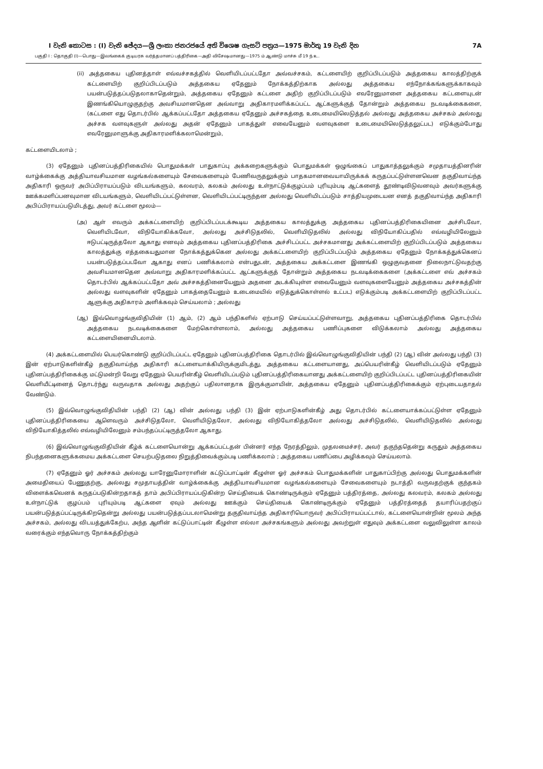I වැනි කොටස : (I) වැනි ඡේදය—ශ්‍රී ලංකා ජනරජයේ අති විශෙෂ ගැසට් පත්‍රය—1975 මාර්තු 19 වැනි දින 7A
பகுதி I : தொகுதி (I)—பொது—இலங்கைக் குடியரசு வர்த்தமானப் பத்திரிகை—அதி விசேஷமானது—1975 ம் ஆண்டு மாச்சு மீ 19 ந் உ.
(ii) அத்தகைய புதினத்தாள் எவ்வச்சகத்தில் வெளியிடப்பட்டதோ அவ்வச்சகம், கட்டளையிற் குறிப்பிடப்படும் அத்தகைய காலத்திற்குக் கட்டளையிற் குறிப்பிடப்படும் அத்தகைய ஏதேனும் நோக்கத்திற்காக அல்லது அத்தகைய எந்நோக்கங்களுக்காகவும் பயன்படுத்தப்படுதலாகாதென்றும், அத்தகைய ஏதேனும் கட்டளை அதிற் குறிப்பிடப்படும் எவரேனுமாளை அத்தகைய கட்டளையுடன் இணங்கியொழுகுதற்கு அவசியமானதென அவ்வாறு அதிகாரமளிக்கப்பட்ட ஆட்களுக்குத் தோன்றும் அத்தகைய நடவடிக்கைகளை, (கட்டளை எது தொடர்பில் ஆக்கப்பட்டதோ அத்தகைய ஏதேனும் அச்சகத்தை உடைமையிலெடுத்தல் அல்லது அத்தகைய அச்சகம் அல்லது அச்சக வளவுகளுள் அல்லது அதன் ஏதேனும் பாகத்துள் எவையேனும் வளவுகளை உடைமையிலெடுத்தலுட்பட) எடுக்கும்போது எவரேனுமாளுக்கு அதிகாரமளிக்கலாமென்றும்,
கட்டளையிடலாம் ;
(3) ஏதேனும் புதினப்பத்திரிகையில் பொதுமக்கள் பாதுகாப்பு அக்கறைகளுக்கும் பொதுமக்கள் ஒழுங்கைப் பாதுகாத்தலுக்கும் சமுதாயத்தினரின் வாழ்க்கைக்கு அத்தியாவசியமான வழங்கல்களையும் சேவைகளையும் பேணிவருதலுக்கும் பாதகமானவையாயிருக்கக் கருதப்பட்டுள்ளனவென தகுதிவாய்ந்த அதிகாரி ஒருவர் அபிப்பிராயப்படும் விடயங்களும், கலவரம், கலகம் அல்லது உள்நாட்டுக்குழப்பம் புரியும்படி ஆட்களைத் தூண்டிவிடுவனவும் அவர்களுக்கு ஊக்கமளிப்பனவுமான விடயங்களும், வெளியிடப்பட்டுள்ளன, வெளியிடப்பட்டிருந்தன அல்லது வெளியிடப்படும் சாத்தியமுடையன எனத் தகுதிவாய்ந்த அதிகாரி அபிப்பிராயப்படுமிடத்து, அவர் கட்டளை மூலம்—
(அ) ஆள் எவரும் அக்கட்டளையிற் குறிப்பிடப்படக்கூடிய அத்தகைய காலத்துக்கு அத்தகைய புதினப்பத்திரிகையினை அச்சிடவோ, வெளியிடவோ, விநியோகிக்கவோ, அல்லது அச்சிடுதலில், வெளியிடுதலில் அல்லது விநியோகிப்பதில் எவ்வழியிலேனும் ஈடுபட்டிருத்தலோ ஆகாது எனவும் அத்தகைய புதினப்பத்திரிகை அச்சிடப்பட்ட அச்சகமானது அக்கட்டளையிற் குறிப்பிடப்படும் அத்தகைய காலத்துக்கு எத்தகையதுமான நோக்கத்துக்கென அல்லது அக்கட்டளையிற் குறிப்பிடப்படும் அத்தகைய ஏதேனும் நோக்கத்துக்கெனப் பயன்படுத்தப்படவோ ஆகாது எனப் பணிக்கலாம் என்பதுடன், அத்தகைய அக்கட்டளை இணங்கி ஒழுகுவதனை நிலைநாட்டுவதற்கு அவசியமானதென அவ்வாறு அதிகாரமளிக்கப்பட்ட ஆட்களுக்குத் தோன்றும் அத்தகைய நடவடிக்கைகளை (அக்கட்டளை எவ் அச்சகம் தொடர்பில் ஆக்கப்பட்டதோ அவ் அச்சகத்தினையேனும் அதனை அடக்கியுள்ள எவையேனும் வளவுகளையேனும் அத்தகைய அச்சகத்தின் அல்லது வளவுகளின் ஏதேனும் பாகத்தையேனும் உடைமையில் எடுத்துக்கொள்ளல் உட்பட) எடுக்கும்படி அக்கட்டளையிற் குறிப்பிடப்பட்ட ஆளுக்கு அதிகாரம் அளிக்கவும் செய்யலாம் ; அல்லது
(ஆ) இவ்வொழுங்குவிதியின் (1) ஆம், (2) ஆம் பந்திகளில் ஏற்பாடு செய்யப்பட்டுள்ளவாறு, அத்தகைய புதினப்பத்திரிகை தொடர்பில் அத்தகைய நடவடிக்கைகளை மேற்கொள்ளலாம், அல்லது அத்தகைய பணிப்புகளை விடுக்கலாம் அல்லது அத்தகைய கட்டளையினையிடலாம்.
(4) அக்கட்டளையில் பெயர்கொண்டு குறிப்பிடப்பட்ட ஏதேனும் புதினப்பத்திரிகை தொடர்பில் இவ்வொழுங்குவிதியின் பந்தி (2) (ஆ) வின் அல்லது பந்தி (3) இன் ஏற்பாடுகளின்கீழ் தகுதிவாய்ந்த அதிகாரி கட்டளையாக்கியிருக்குமிடத்து, அத்தகைய கட்டளையானது, அப்பெயரின்கீழ் வெளியிடப்படும் ஏதேனும் புதினப்பத்திரிகைக்கு மட்டுமன்றி வேறு ஏதேனும் பெயரின்கீழ் வெளியிடப்படும் புதினப்பத்திரிகையானது அக்கட்டளையிற் குறிப்பிடப்பட்ட புதினப்பத்திரிகையின் வெளியீட்டினைத் தொடர்ந்து வருவதாக அல்லது அதற்குப் பதிலானதாக இருக்குமாயின், அத்தகைய ஏதேனும் புதினப்பத்திரிகைக்கும் ஏற்புடையதாதல் வேண்டும்.
(5) இவ்வொழுங்குவிதியின் பந்தி (2) (ஆ) வின் அல்லது பந்தி (3) இன் ஏற்பாடுகளின்கீழ் அது தொடர்பில் கட்டளையாக்கப்பட்டுள்ள ஏதேனும் புதினப்பத்திரிகையை ஆளெவரும் அச்சிடுதலோ, வெளியிடுதலோ, அல்லது விநியோகித்தலோ அல்லது அச்சிடுதலில், வெளியிடுதலில் அல்லது விநியோகித்தலில் எவ்வழியிலேனும் சம்பந்தப்பட்டிருத்தலோ ஆகாது.
(6) இவ்வொழுங்குவிதியின் கீழ்க் கட்டளையொன்று ஆக்கப்பட்டதன் பின்னர் எந்த நேரத்திலும், முதலமைச்சர், அவர் தகுந்ததென்று கருதும் அத்தகைய நிபந்தனைகளுக்கமைய அக்கட்டளை செயற்படுதலை நிறுத்திவைக்கும்படி பணிக்கலாம் ; அத்தகைய பணிப்பை அழிக்கவும் செய்யலாம்.
(7) ஏதேனும் ஓர் அச்சகம் அல்லது யாரேனுமோராளின் கட்டுப்பாட்டின் கீழுள்ள ஓர் அச்சகம் பொதுமக்களின் பாதுகாப்பிற்கு அல்லது பொதுமக்களின் அமைதியைப் பேணுதற்கு, அல்லது சமுதாயத்தின் வாழ்க்கைக்கு அத்தியாவசியமான வழங்கல்களையும் சேவைகளையும் நடாத்தி வருவதற்குக் குந்தகம் விளைக்கவெனக் கருதப்படுகின்றதாகத் தாம் அபிப்பிராயப்படுகின்ற செய்தியைக் கொண்டிருக்கும் ஏதேனும் பத்திரத்தை, அல்லது கலவரம், கலகம் அல்லது உள்நாட்டுக் குழப்பம் புரியும்படி ஆட்களை ஏவும் அல்லது ஊக்கும் செய்தியைக் கொண்டிருக்கும் ஏதேனும் பத்திரத்தைத் தயாரிப்பதற்குப் பயன்படுத்தப்பட்டிருக்கிறதென்று அல்லது பயன்படுத்தப்படலாமென்று தகுதிவாய்ந்த அதிகாரியொருவர் அபிப்பிராயப்பட்டால், கட்டளையொன்றின் மூலம் அந்த அச்சகம், அல்லது விடயத்துக்கேற்ப, அந்த ஆளின் கட்டுப்பாட்டின் கீழுள்ள எல்லா அச்சகங்களும் அல்லது அவற்றுள் எதுவும் அக்கட்டளை வலுவிலுள்ள காலம் வரைக்கும் எந்தவொரு நோக்கத்திற்கும்